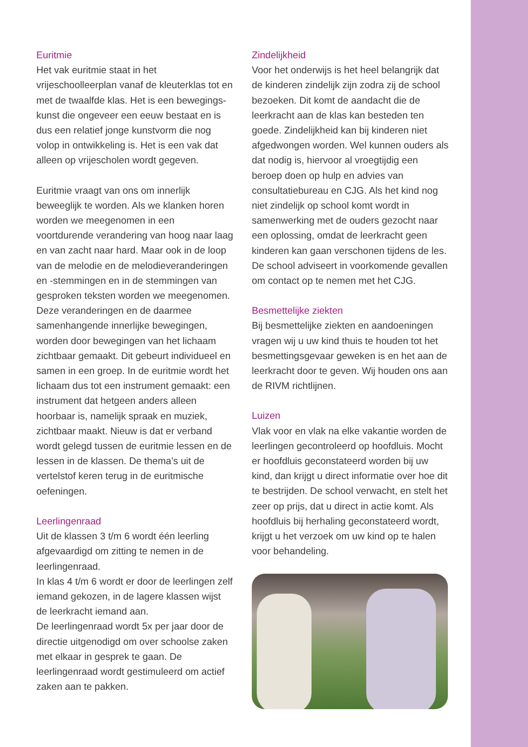Euritmie
Het vak euritmie staat in het vrijeschoolleerplan vanaf de kleuterklas tot en met de twaalfde klas. Het is een bewegings­kunst die ongeveer een eeuw bestaat en is dus een relatief jonge kunstvorm die nog volop in ontwikkeling is. Het is een vak dat alleen op vrijescholen wordt gegeven.
Euritmie vraagt van ons om innerlijk beweeglijk te worden. Als we klanken horen worden we meegenomen in een voortdurende verandering van hoog naar laag en van zacht naar hard. Maar ook in de loop van de melodie en de melodieveranderingen en -stemmingen en in de stemmingen van gesproken teksten worden we meegenomen. Deze veranderingen en de daarmee samenhangende innerlijke bewegingen, worden door bewegingen van het lichaam zichtbaar gemaakt. Dit gebeurt individueel en samen in een groep. In de euritmie wordt het lichaam dus tot een instrument gemaakt: een instrument dat hetgeen anders alleen hoorbaar is, namelijk spraak en muziek, zichtbaar maakt. Nieuw is dat er verband wordt gelegd tussen de euritmie lessen en de lessen in de klassen. De thema’s uit de vertelstof keren terug in de euritmische oefeningen.
Leerlingenraad
Uit de klassen 3 t/m 6 wordt één leerling afgevaardigd om zitting te nemen in de leerlingenraad.
In klas 4 t/m 6 wordt er door de leerlingen zelf iemand gekozen, in de lagere klassen wijst de leerkracht iemand aan.
De leerlingenraad wordt 5x per jaar door de directie uitgenodigd om over schoolse zaken met elkaar in gesprek te gaan. De leerlingenraad wordt gestimuleerd om actief zaken aan te pakken.
Zindelijkheid
Voor het onderwijs is het heel belangrijk dat de kinderen zindelijk zijn zodra zij de school bezoeken. Dit komt de aandacht die de leerkracht aan de klas kan besteden ten goede. Zindelijkheid kan bij kinderen niet afgedwongen worden. Wel kunnen ouders als dat nodig is, hiervoor al vroegtijdig een beroep doen op hulp en advies van consultatiebureau en CJG. Als het kind nog niet zindelijk op school komt wordt in samenwerking met de ouders gezocht naar een oplossing, omdat de leerkracht geen kinderen kan gaan verschonen tijdens de les. De school adviseert in voorkomende gevallen om contact op te nemen met het CJG.
Besmettelijke ziekten
Bij besmettelijke ziekten en aandoeningen vragen wij u uw kind thuis te houden tot het besmettingsgevaar geweken is en het aan de leerkracht door te geven. Wij houden ons aan de RIVM richtlijnen.
Luizen
Vlak voor en vlak na elke vakantie worden de leerlingen gecontroleerd op hoofdluis. Mocht er hoofdluis geconstateerd worden bij uw kind, dan krijgt u direct informatie over hoe dit te bestrijden. De school verwacht, en stelt het zeer op prijs, dat u direct in actie komt. Als hoofdluis bij herhaling geconstateerd wordt, krijgt u het verzoek om uw kind op te halen voor behandeling.